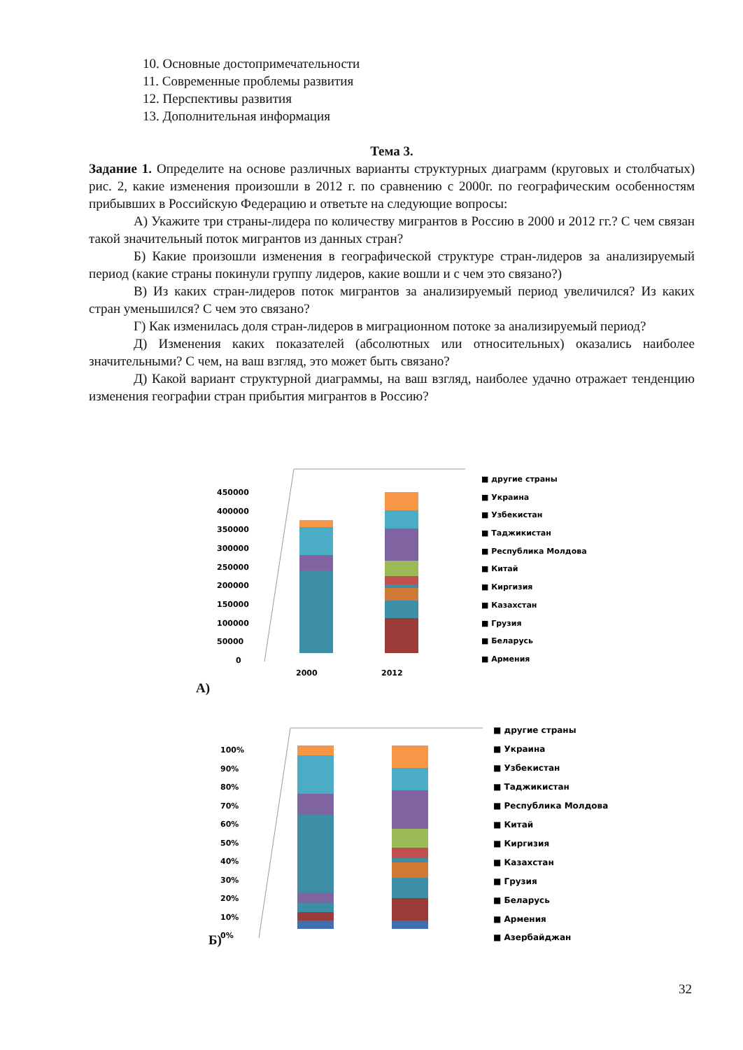10. Основные достопримечательности
11. Современные проблемы развития
12. Перспективы развития
13. Дополнительная информация
Тема 3.
Задание 1. Определите на основе различных варианты структурных диаграмм (круговых и столбчатых) рис. 2, какие изменения произошли в 2012 г. по сравнению с 2000г. по географическим особенностям прибывших в Российскую Федерацию и ответьте на следующие вопросы:
А) Укажите три страны-лидера по количеству мигрантов в Россию в 2000 и 2012 гг.? С чем связан такой значительный поток мигрантов из данных стран?
Б) Какие произошли изменения в географической структуре стран-лидеров за анализируемый период (какие страны покинули группу лидеров, какие вошли и с чем это связано?)
В) Из каких стран-лидеров поток мигрантов за анализируемый период увеличился? Из каких стран уменьшился? С чем это связано?
Г) Как изменилась доля стран-лидеров в миграционном потоке за анализируемый период?
Д) Изменения каких показателей (абсолютных или относительных) оказались наиболее значительными? С чем, на ваш взгляд, это может быть связано?
Д) Какой вариант структурной диаграммы, на ваш взгляд, наиболее удачно отражает тенденцию изменения географии стран прибытия мигрантов в Россию?
450000
400000
350000
300000
250000
200000
150000
100000
50000
0
2000
2012
■ другие страны
■ Украина
■ Узбекистан
■ Таджикистан
■ Республика Молдова
■ Китай
■ Киргизия
■ Казахстан
■ Грузия
■ Беларусь
■ Армения
А)
100%
90%
80%
70%
60%
50%
40%
30%
20%
10%
0%
■ другие страны
■ Украина
■ Узбекистан
■ Таджикистан
■ Республика Молдова
■ Китай
■ Киргизия
■ Казахстан
■ Грузия
■ Беларусь
■ Армения
■ Азербайджан
Б)
32